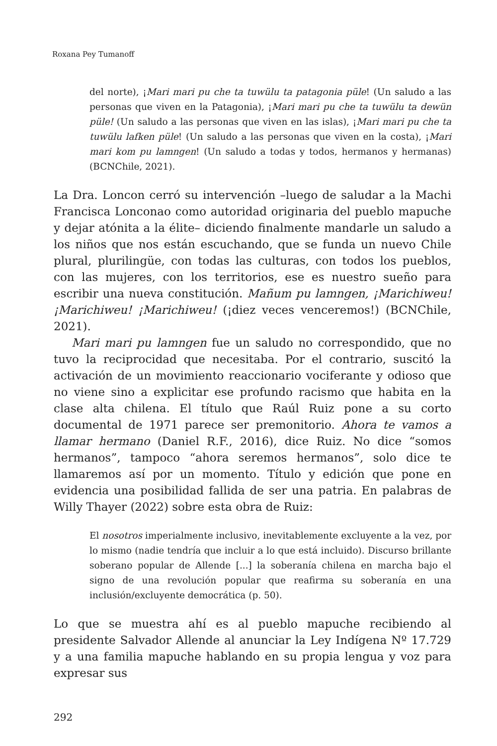Roxana Pey Tumanoff
del norte), ¡Mari mari pu che ta tuwülu ta patagonia püle! (Un saludo a las personas que viven en la Patagonia), ¡Mari mari pu che ta tuwülu ta dewün püle! (Un saludo a las personas que viven en las islas), ¡Mari mari pu che ta tuwülu lafken püle! (Un saludo a las personas que viven en la costa), ¡Mari mari kom pu lamngen! (Un saludo a todas y todos, hermanos y hermanas) (BCNChile, 2021).
La Dra. Loncon cerró su intervención –luego de saludar a la Machi Francisca Lonconao como autoridad originaria del pueblo mapuche y dejar atónita a la élite– diciendo finalmente mandarle un saludo a los niños que nos están escuchando, que se funda un nuevo Chile plural, plurilingüe, con todas las culturas, con todos los pueblos, con las mujeres, con los territorios, ese es nuestro sueño para escribir una nueva constitución. Mañum pu lamngen, ¡Marichiweu! ¡Marichiweu! ¡Marichiweu! (¡diez veces venceremos!) (BCNChile, 2021).
Mari mari pu lamngen fue un saludo no correspondido, que no tuvo la reciprocidad que necesitaba. Por el contrario, suscitó la activación de un movimiento reaccionario vociferante y odioso que no viene sino a explicitar ese profundo racismo que habita en la clase alta chilena. El título que Raúl Ruiz pone a su corto documental de 1971 parece ser premonitorio. Ahora te vamos a llamar hermano (Daniel R.F., 2016), dice Ruiz. No dice “somos hermanos”, tampoco “ahora seremos hermanos”, solo dice te llamaremos así por un momento. Título y edición que pone en evidencia una posibilidad fallida de ser una patria. En palabras de Willy Thayer (2022) sobre esta obra de Ruiz:
El nosotros imperialmente inclusivo, inevitablemente excluyente a la vez, por lo mismo (nadie tendría que incluir a lo que está incluido). Discurso brillante soberano popular de Allende [...] la soberanía chilena en marcha bajo el signo de una revolución popular que reafirma su soberanía en una inclusión/excluyente democrática (p. 50).
Lo que se muestra ahí es al pueblo mapuche recibiendo al presidente Salvador Allende al anunciar la Ley Indígena Nº 17.729 y a una familia mapuche hablando en su propia lengua y voz para expresar sus
292